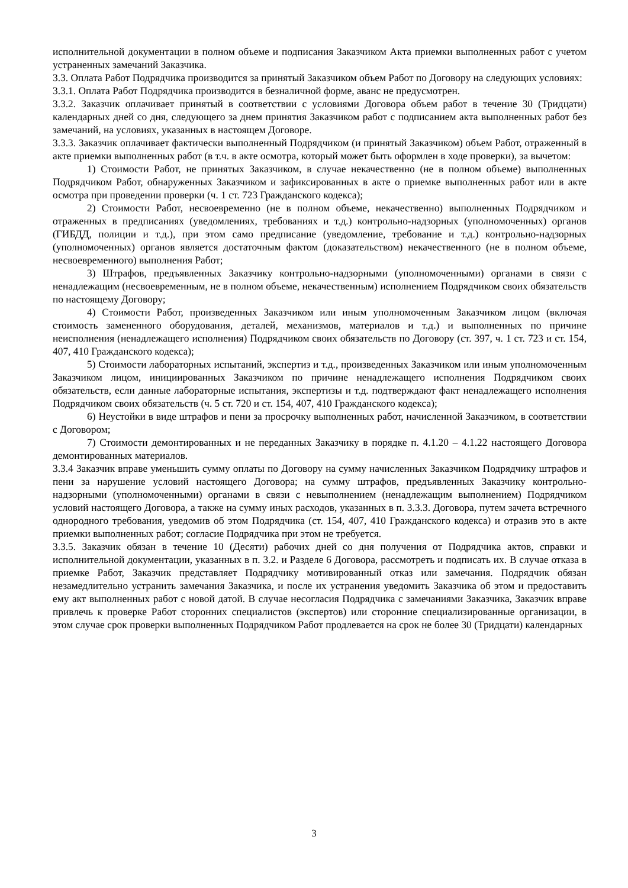исполнительной документации в полном объеме и подписания Заказчиком Акта приемки выполненных работ с учетом устраненных замечаний Заказчика.
3.3. Оплата Работ Подрядчика производится за принятый Заказчиком объем Работ по Договору на следующих условиях:
3.3.1. Оплата Работ Подрядчика производится в безналичной форме, аванс не предусмотрен.
3.3.2. Заказчик оплачивает принятый в соответствии с условиями Договора объем работ в течение 30 (Тридцати) календарных дней со дня, следующего за днем принятия Заказчиком работ с подписанием акта выполненных работ без замечаний, на условиях, указанных в настоящем Договоре.
3.3.3. Заказчик оплачивает фактически выполненный Подрядчиком (и принятый Заказчиком) объем Работ, отраженный в акте приемки выполненных работ (в т.ч. в акте осмотра, который может быть оформлен в ходе проверки), за вычетом:
1) Стоимости Работ, не принятых Заказчиком, в случае некачественно (не в полном объеме) выполненных Подрядчиком Работ, обнаруженных Заказчиком и зафиксированных в акте о приемке выполненных работ или в акте осмотра при проведении проверки (ч. 1 ст. 723 Гражданского кодекса);
2) Стоимости Работ, несвоевременно (не в полном объеме, некачественно) выполненных Подрядчиком и отраженных в предписаниях (уведомлениях, требованиях и т.д.) контрольно-надзорных (уполномоченных) органов (ГИБДД, полиции и т.д.), при этом само предписание (уведомление, требование и т.д.) контрольно-надзорных (уполномоченных) органов является достаточным фактом (доказательством) некачественного (не в полном объеме, несвоевременного) выполнения Работ;
3) Штрафов, предъявленных Заказчику контрольно-надзорными (уполномоченными) органами в связи с ненадлежащим (несвоевременным, не в полном объеме, некачественным) исполнением Подрядчиком своих обязательств по настоящему Договору;
4) Стоимости Работ, произведенных Заказчиком или иным уполномоченным Заказчиком лицом (включая стоимость замененного оборудования, деталей, механизмов, материалов и т.д.) и выполненных по причине неисполнения (ненадлежащего исполнения) Подрядчиком своих обязательств по Договору (ст. 397, ч. 1 ст. 723 и ст. 154, 407, 410 Гражданского кодекса);
5) Стоимости лабораторных испытаний, экспертиз и т.д., произведенных Заказчиком или иным уполномоченным Заказчиком лицом, инициированных Заказчиком по причине ненадлежащего исполнения Подрядчиком своих обязательств, если данные лабораторные испытания, экспертизы и т.д. подтверждают факт ненадлежащего исполнения Подрядчиком своих обязательств (ч. 5 ст. 720 и ст. 154, 407, 410 Гражданского кодекса);
6) Неустойки в виде штрафов и пени за просрочку выполненных работ, начисленной Заказчиком, в соответствии с Договором;
7) Стоимости демонтированных и не переданных Заказчику в порядке п. 4.1.20 – 4.1.22 настоящего Договора демонтированных материалов.
3.3.4 Заказчик вправе уменьшить сумму оплаты по Договору на сумму начисленных Заказчиком Подрядчику штрафов и пени за нарушение условий настоящего Договора; на сумму штрафов, предъявленных Заказчику контрольно-надзорными (уполномоченными) органами в связи с невыполнением (ненадлежащим выполнением) Подрядчиком условий настоящего Договора, а также на сумму иных расходов, указанных в п. 3.3.3. Договора, путем зачета встречного однородного требования, уведомив об этом Подрядчика (ст. 154, 407, 410 Гражданского кодекса) и отразив это в акте приемки выполненных работ; согласие Подрядчика при этом не требуется.
3.3.5. Заказчик обязан в течение 10 (Десяти) рабочих дней со дня получения от Подрядчика актов, справки и исполнительной документации, указанных в п. 3.2. и Разделе 6 Договора, рассмотреть и подписать их. В случае отказа в приемке Работ, Заказчик представляет Подрядчику мотивированный отказ или замечания. Подрядчик обязан незамедлительно устранить замечания Заказчика, и после их устранения уведомить Заказчика об этом и предоставить ему акт выполненных работ с новой датой. В случае несогласия Подрядчика с замечаниями Заказчика, Заказчик вправе привлечь к проверке Работ сторонних специалистов (экспертов) или сторонние специализированные организации, в этом случае срок проверки выполненных Подрядчиком Работ продлевается на срок не более 30 (Тридцати) календарных
3